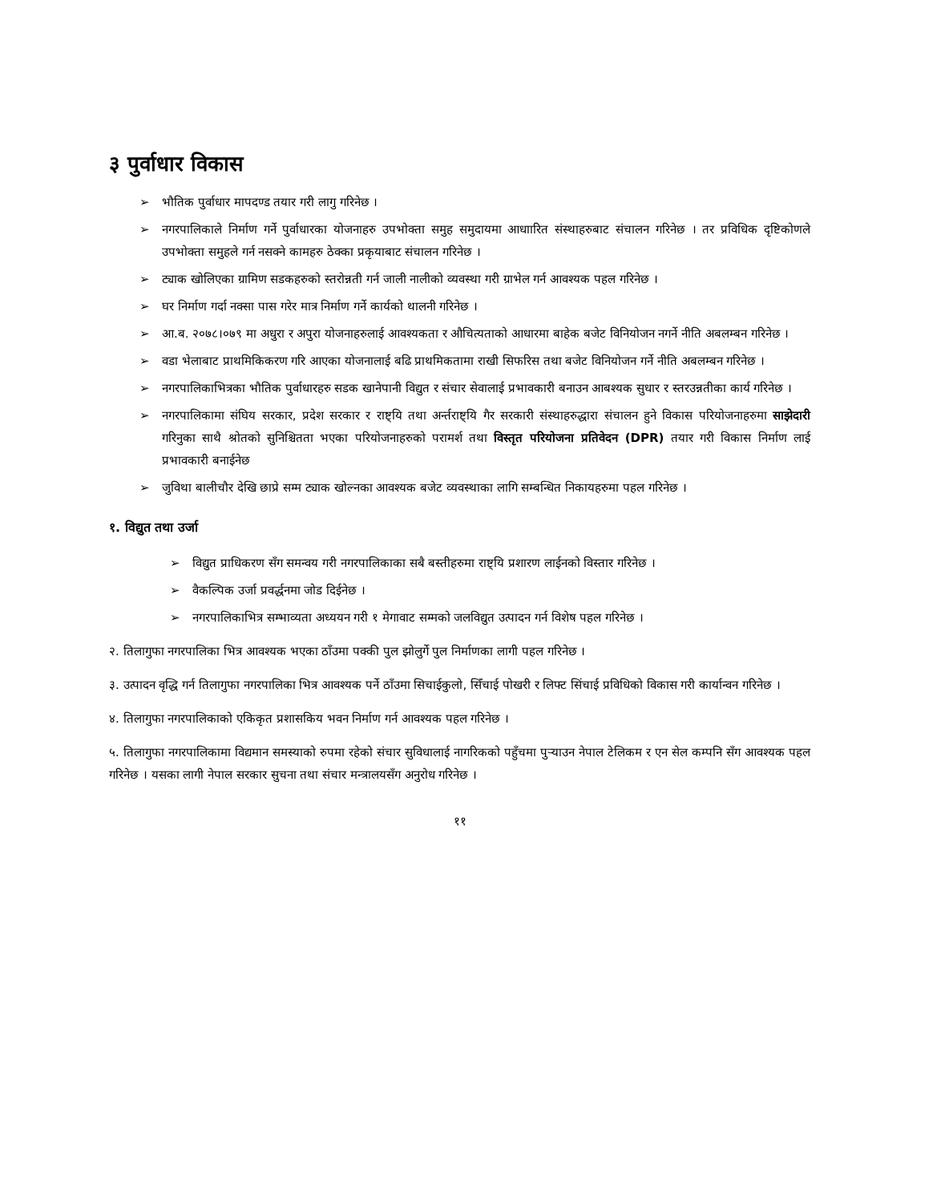३ पुर्वाधार विकास
➢ भौतिक पुर्वाधार मापदण्ड तयार गरी लागु गरिनेछ ।
➢ नगरपालिकाले निर्माण गर्ने पुर्वाधारका योजनाहरु उपभोक्ता समुह समुदायमा आधाारित संस्थाहरुबाट संचालन गरिनेछ । तर प्रविधिक दृष्टिकोणले उपभोक्ता समुहले गर्न नसक्ने कामहरु ठेक्का प्रकृयाबाट संचालन गरिनेछ ।
➢ ट्याक खोलिएका ग्रामिण सडकहरुको स्तरोन्नती गर्न जाली नालीको व्यवस्था गरी ग्राभेल गर्न आवश्यक पहल गरिनेछ ।
➢ घर निर्माण गर्दा नक्सा पास गरेर मात्र निर्माण गर्ने कार्यको थालनी गरिनेछ ।
➢ आ.ब. २०७८।०७९ मा अधुरा र अपुरा योजनाहरुलाई आवश्यकता र औचित्यताको आधारमा बाहेक बजेट विनियोजन नगर्ने नीति अबलम्बन गरिनेछ ।
➢ वडा भेलाबाट प्राथमिकिकरण गरि आएका योजनालाई बढि प्राथमिकतामा राखी सिफरिस तथा बजेट विनियोजन गर्ने नीति अबलम्बन गरिनेछ ।
➢ नगरपालिकाभित्रका भौतिक पुर्वाधारहरु सडक खानेपानी विद्युत र संचार सेवालाई प्रभावकारी बनाउन आबश्यक सुधार र स्तरउन्नतीका कार्य गरिनेछ ।
➢ नगरपालिकामा संघिय सरकार, प्रदेश सरकार र राष्ट्यि तथा अर्न्तराष्ट्यि गैर सरकारी संस्थाहरुद्धारा संचालन हुने विकास परियोजनाहरुमा साझेदारी गरिनुका साथै श्रोतको सुनिश्चितता भएका परियोजनाहरुको परामर्श तथा विस्तृत परियोजना प्रतिवेदन (DPR) तयार गरी विकास निर्माण लाई प्रभावकारी बनाईनेछ
➢ जुविथा बालीचौर देखि छाप्रे सम्म ट्याक खोल्नका आवश्यक बजेट व्यवस्थाका लागि सम्बन्धित निकायहरुमा पहल गरिनेछ ।
१. विद्युत तथा उर्जा
➢ विद्युत प्राधिकरण सँग समन्वय गरी नगरपालिकाका सबै बस्तीहरुमा राष्ट्यि प्रशारण लाईनको विस्तार गरिनेछ ।
➢ वैकल्पिक उर्जा प्रवर्द्धनमा जोड दिईनेछ ।
➢ नगरपालिकाभित्र सम्भाव्यता अध्ययन गरी १ मेगावाट सम्मको जलविद्युत उत्पादन गर्न विशेष पहल गरिनेछ ।
२. तिलागुफा नगरपालिका भित्र आवश्यक भएका ठाँउमा पक्की पुल झोलुर्गे पुल निर्माणका लागी पहल गरिनेछ ।
३. उत्पादन वृद्धि गर्न तिलागुफा नगरपालिका भित्र आवश्यक पर्ने ठाँउमा सिचाईकुलो, सिँचाई पोखरी र लिफ्ट सिंचाई प्रविधिको विकास गरी कार्यान्वन गरिनेछ ।
४. तिलागुफा नगरपालिकाको एकिकृत प्रशासकिय भवन निर्माण गर्न आवश्यक पहल गरिनेछ ।
५. तिलागुफा नगरपालिकामा विद्यमान समस्याको रुपमा रहेको संचार सुविधालाई नागरिकको पहुँचमा पुर्‍याउन नेपाल टेलिकम र एन सेल कम्पनि सँग आवश्यक पहल गरिनेछ । यसका लागी नेपाल सरकार सुचना तथा संचार मन्त्रालयसँग अनुरोध गरिनेछ ।
११